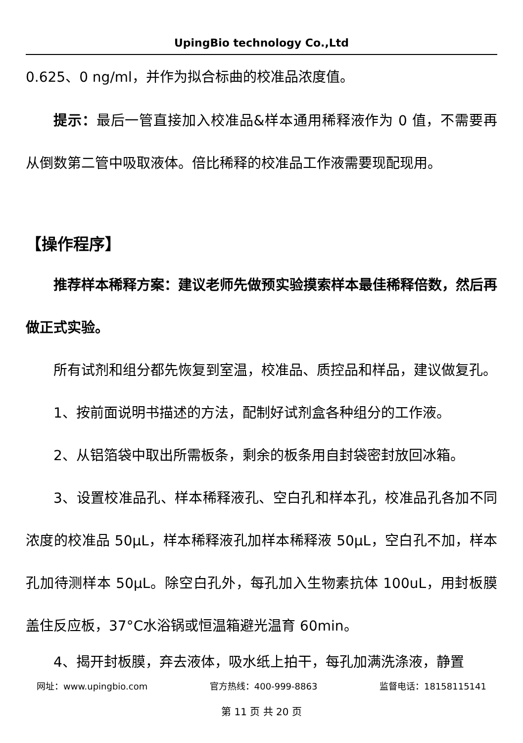UpingBio technology Co.,Ltd
0.625、0 ng/ml，并作为拟合标曲的校准品浓度值。
提示：最后一管直接加入校准品&样本通用稀释液作为 0 值，不需要再从倒数第二管中吸取液体。倍比稀释的校准品工作液需要现配现用。
【操作程序】
推荐样本稀释方案：建议老师先做预实验摸索样本最佳稀释倍数，然后再做正式实验。
所有试剂和组分都先恢复到室温，校准品、质控品和样品，建议做复孔。
1、按前面说明书描述的方法，配制好试剂盒各种组分的工作液。
2、从铝箔袋中取出所需板条，剩余的板条用自封袋密封放回冰箱。
3、设置校准品孔、样本稀释液孔、空白孔和样本孔，校准品孔各加不同浓度的校准品 50μL，样本稀释液孔加样本稀释液 50μL，空白孔不加，样本孔加待测样本 50μL。除空白孔外，每孔加入生物素抗体 100uL，用封板膜盖住反应板，37°C水浴锅或恒温箱避光温育 60min。
4、揭开封板膜，弃去液体，吸水纸上拍干，每孔加满洗涤液，静置
网址：www.upingbio.com 官方热线：400-999-8863 监督电话：18158115141
第 11 页 共 20 页